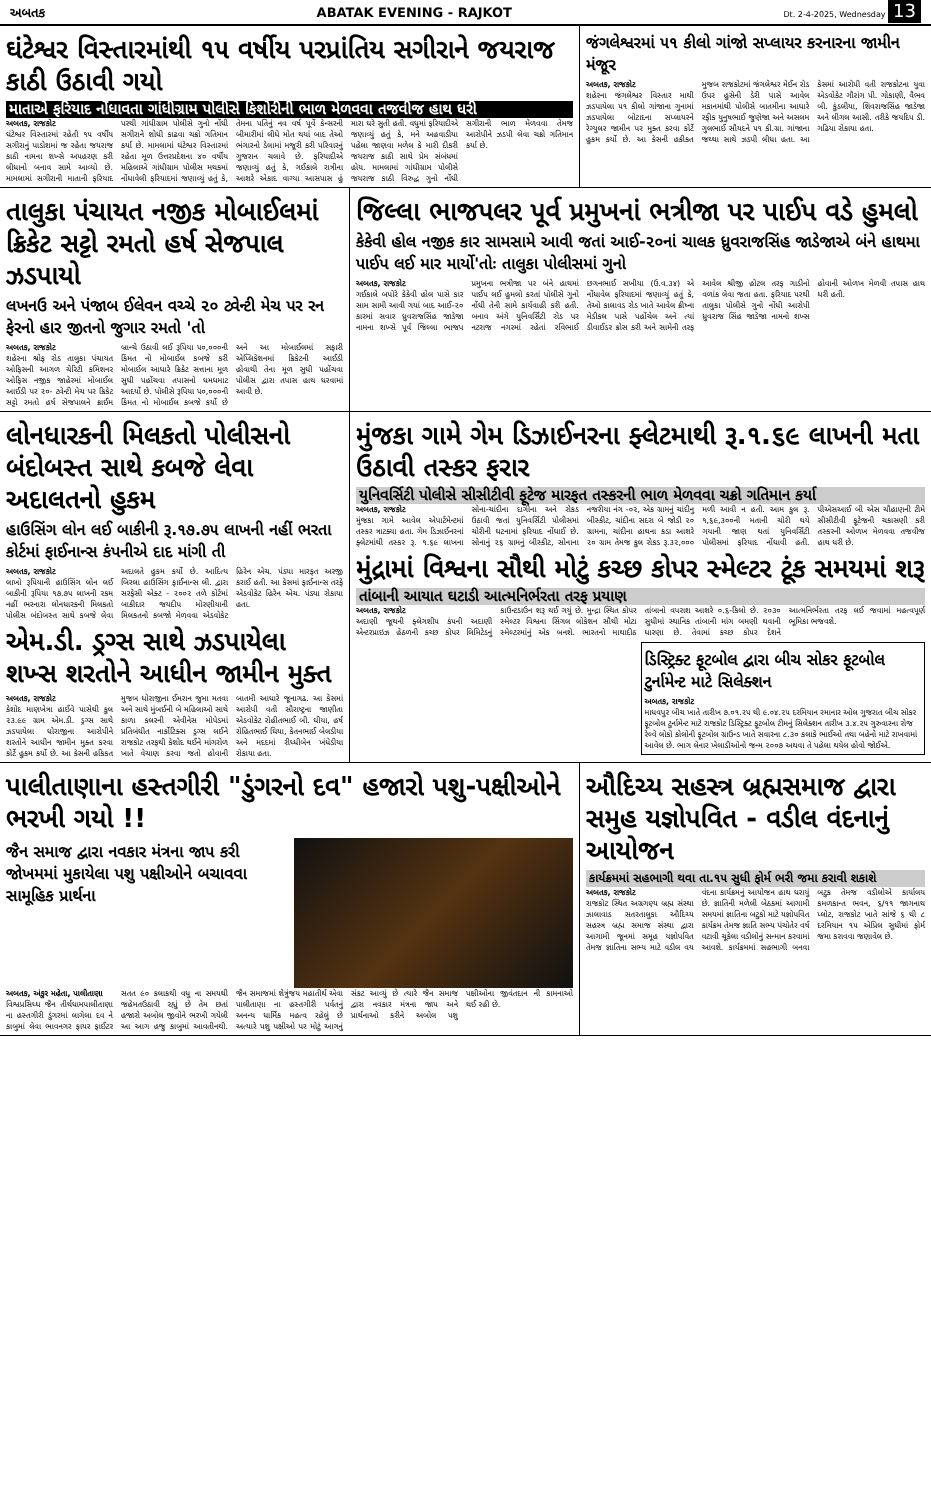અબતક ABATAK EVENING - RAJKOT Dt. 2-4-2025, Wednesday 13
ઘંટેશ્વર વિસ્તારમાંથી ૧૫ વર્ષીય પરપ્રાંતિય સગીરાને જયરાજ કાઠી ઉઠાવી ગયો
માતાએ ફરિયાદ નોંધાવતા ગાંધીગ્રામ પોલીસે કિશોરીની ભાળ મેળવવા તજવીજ હાથ ધરી
અબતક, રાજકોટ
ઘંટેશ્વર વિસ્તારમાં રહેતી ૧૫ વર્ષીય સગીરાનું પાડોશમાં જ રહેતા જયરાજ કાઠી નામના શખ્સે અપહરણ કરી લીધાનો બનાવ સામે આવ્યો છે. મામલામાં સગીરાની માતાની ફરિયાદ પરથી ગાંધીગ્રામ પોલીસે ગુનો નોંધી સગીરાને શોધી કાઢવા ચક્રો ગતિમાન કર્યા છે. મામલામાં ઘંટેશ્વર વિસ્તારમાં રહેતા મૂળ ઉત્તરપ્રદેશના ૪૦ વર્ષીય મહિલાએ ગાંધીગ્રામ પોલીસ મથકમાં નોંધાવેલી ફરિયાદમાં જણાવ્યું હતું કે, તેમના પતિનું નવ વર્ષ પૂર્વે કેન્સરની બીમારીમાં લીધે મોત થયાં બાદ તેઓ ભંગારનો ડેલામાં મજૂરી કરી પરિવારનું ગુજરાન ચલાવે છે. ફરિયાદીએ જણાવ્યું હતું કે, ગઈકાલે રાત્રીના આશરે એકાદ વાગ્યા આસપાસ હું મારા ઘરે સુતી હતી. વધુમાં ફરિયાદીએ જણાવ્યું હતું કે, મને અહવાડીયા પહેલા જાણવા મળેલ કે મારી દીકરી જયરાજ કાઠી સાથે પ્રેમ સંબંધમાં હોય. મામલામાં ગાંધીગ્રામ પોલીસે જયરાજ કાઠી વિરુદ્ધ ગુનો નોંધી સગીરાની ભાળ મેળવવા તેમજ આરોપીને ઝડપી લેવા ચક્રો ગતિમાન કર્યા છે.
જંગલેશ્વરમાં ૫૧ કીલો ગાંજો સપ્લાયર કરનારના જામીન મંજૂર
અબતક, રાજકોટ
શહેરના જંગલેશ્વર વિસ્તાર માથી ઝડપાયેલા ૫૧ કીલો ગાંજાના ગુનામાં ઝડપાયેલા બોટાદના સપ્લાયરને રેગ્યુલર જામીન પર મુક્ત કરવા કોર્ટે હુકમ કર્યો છે. આ કેસની હકીકત મુજબ રાજકોટમાં જંગલેશ્વર મેઈન રોડ ઉપર હુસેની ડેરી પાસે આવેલ મકાનમાંથી પોલીસે બાતમીના આધારે રફીક યુનુષભાઈ જુણેજા અને અસલમ ગુલભાઈ સૌયદને ૫૧ કી.ગ્રા. ગાંજાના જથ્થા સાથે ઝડપી લીધા હતા. આ કેસમાં આરોપી વતી રાજકોટના યુવા એડવોકેટ ગૌરાંગ પી. ગોકાણી, વૈભવ બી. કુંડલીયા, શિવરાજસિંહ જાડેજા અને લીગલ આસી. તરીકે જયદિપ ડી. ગઢિયા રોકાયા હતા.
તાલુકા પંચાયત નજીક મોબાઈલમાં ક્રિકેટ સટ્ટો રમતો હર્ષ સેજપાલ ઝડપાયો
લખનઉ અને પંજાબ ઈલેવન વચ્ચે ૨૦ ટ્વેન્ટી મેચ પર રન ફેરનો હાર જીતનો જુગાર રમતો 'તો
અબતક, રાજકોટ
શહેરના શ્રોફ રોડ તાલુકા પંચાયત ઓફિસની આગળ ચેરિટી કમિશનર ઓફિસ નજીક જાહેરમાં મોબાઈલ આઈડી પર ૨૦- ટ્વેન્ટી મેચ પર ક્રિકેટ સટ્ટો રમતો હર્ષ સેજપાલને ક્રાઈમ બ્રાન્ચે ઉઠાવી લઈ રૂપિયા ૫૦,૦૦૦ની કિંમત નો મોબાઈલ કબજે કરી મોબાઈલ આધારે ક્રિકેટ સત્તાના મૂળ સુધી પહોંચવા તપાસનો ધમધમાટ આદર્યો છે. પોલીસે રૂપિયા ૫૦,૦૦૦ની કિંમત નો મોબાઈલ કબજે કર્યો છે અને આ મોબાઈલમાં સફારી એપ્લિકેશનમાં ક્રિકેટની આઈડી હોવાથી તેના મૂળ સુધી પહોંચવા પોલીસ દ્વારા તપાસ હાથ ધરવામાં આવી છે.
જિલ્લા ભાજપલર પૂર્વ પ્રમુખનાં ભત્રીજા પર પાઈપ વડે હુમલો
કેકેવી હોલ નજીક કાર સામસામે આવી જતાં આઈ-૨૦નાં ચાલક ધ્રુવરાજસિંહ જાડેજાએ બંને હાથમા પાઈપ લઈ માર માર્યો'તોઃ તાલુકા પોલીસમાં ગુનો
અબતક, રાજકોટ
ગઈકાલે બપોરે કેકેવી હોલ પાસે કાર સામ સામી આવી ગયાં બાદ આઈ-૨૦ કારમાં સવાર ધ્રુવરાજસિંહ જાડેજા નામના શખ્સે પૂર્વ જિલ્લા ભાજપ પ્રમુખના ભત્રીજા પર બંને હાથમાં પાઈપ લઈ હુમલો કરતાં પોલીસે ગુનો નોંધી તેની સામે કાર્યવાહી કરી હતી. બનાવ અંગે યુનિવર્સિટી રોડ પર નટરાજ નગરમાં રહેતાં રવિભાઈ છગનભાઈ સખીયા (ઉ.વ.૩૪) એ નોંધાવેલ ફરિયાદમાં જણાવ્યું હતું કે, તેઓ કાલાવડ રોડ ખાતે આવેલ ક્રીષ્ના મેડીકલ પાસે પહોંચેલ અને ત્યાં ડીવાઈડર ક્રોસ કરી અને સામેની તરફ આવેલ શ્રીજી હોટલ તરફ ગાડીનો વળાંક લેવા જતા હતા. ફરિયાદ પરથી તાલુકા પોલીસે ગુનો નોંધી આરોપી ધ્રુવરાજ સિંહ જાડેજા નામનો શખ્સ હોવાની ઓળખ મેળવી તપાસ હાથ ધરી હતી.
લોનધારકની મિલકતો પોલીસનો બંદોબસ્ત સાથે કબજે લેવા અદાલતનો હુકમ
હાઉસિંગ લોન લઈ બાકીની રૂ.૧૭.૭૫ લાખની નહીં ભરતા કોર્ટમાં ફાઈનાન્સ કંપનીએ દાદ માંગી તી
અબતક, રાજકોટ
લાખો રૂપિયાની હાઉસિંગ લોન લઈ બાકીની રૂપિયા ૧૭.૭૫ લાખની રકમ નહીં ભરનારા લોનધારકની મિલકતો પોલીસ બંદોબસ્ત સાથે કબજે લેવા અદાલતે હુકમ કર્યો છે. આદિત્ય બિરલા હાઉસિંગ ફાઈનાન્સ લી. દ્વારા સરફેસી એક્ટ - ૨૦૦૨ તળે કોર્ટમાં બાકીદાર જયદીપ મોરણીયાની મિલકતનો કબજો મેળવવા એડવોકેટ હિરેન એચ. પંડ્યા મારફત અરજી કરાઈ હતી. આ કેસમાં ફાઈનાન્સ તરફે એડવોકેટ હિરેન એચ. પંડ્યા રોકાયા હતા.
એમ.ડી. ડ્રગ્સ સાથે ઝડપાયેલા શખ્સ શરતોને આધીન જામીન મુક્ત
અબતક, રાજકોટ
કેશોદ માણખેત્રા હાઈવે પાસેથી કુલ ૨૩.૯૯ ગ્રામ એમ.ડી. ડ્રગ્સ સાથે ઝડપાયેલા ધોરાજીના આરોપીને શરતોને આધીન જામીન મુક્ત કરવા કોર્ટે હુકમ કર્યો છે. આ કેસની હકિકત મુજબ ધોરાજીના ઈમરાન જુમા મતવા અને સાથે મુંબઈની બે મહિલાઓ સાથે કાળા કલરની એવીનેસ મોપેડમાં પ્રતિબંધીત નાર્કોટિક્સ ડ્રગ્સ લઈને રાજકોટ તરફથી કેશોદ થઈને માંગરોળ ખાતે વેચાણ કરવા જતો હોવાની બાતમી આધારે જૂનાગઢ. આ કેસમાં આરોપી વતી સૌરાષ્ટ્રના જાણીતા એડવોકેટ રોહીતભાઈ બી. ઘીયા, હર્ષ રોહિતભાઈ ઘિયા, કેતનભાઈ બેલડીયા અને મદદમાં રીધ્ધીબેન ખંધેડીયા રોકાયા હતા.
મુંજકા ગામે ગેમ ડિઝાઈનરના ફ્લેટમાથી રૂ.૧.૬૯ લાખની મતા ઉઠાવી તસ્કર ફરાર
યુનિવર્સિટી પોલીસે સીસીટીવી ફૂટેજ મારફત તસ્કરની ભાળ મેળવવા ચક્રો ગતિમાન કર્યા
અબતક, રાજકોટ
મુંજકા ગામે આવેલ એપાર્ટમેન્ટમાં તસ્કર ત્રાટક્યા હતા. ગેમ ડિઝાઈનરનાં ફ્લેટમાંથી તસ્કર રૂ. ૧.૬૯ લાખના સોના-ચાંદીના દાગીના અને રોકડ ઉઠાવી જતાં યુનિવર્સિટી પોલીસમાં ચોરીની ઘટનામાં ફરિયાદ નોંધાઈ છે. સોનાનું ૨૬ ગ્રામનું બીસ્કીટ, સોનાના નજરીયા નંગ -૦૨, એક ગ્રામનું ચાંદીનુ બીસ્કીટ, ચાંદીના સદરા બે જોડી ૨૦ ગ્રામના, ચાંદીના હાથના કડા આશરે ૨૦ ગ્રામ તેમજ કુલ રોકડ રૂ.૩૨,૦૦૦ મળી આવી ન હતી. આમ કુલ રૂ. ૧,૬૯,૩૦૦ની મતાની ચોરી થયે ગયાની જાણ થતાં યુનિવર્સિટી પોલીસમાં ફરિયાદ નોંધાવી હતી. પીએસઆઈ બી એસ ચૌહાણની ટીમે સીસીટીવી ફૂટેજની ચકાસણી કરી તસ્કરની ઓળખ મેળવવા તજવીજ હાથ ધરી છે.
મુંદ્રામાં વિશ્વના સૌથી મોટું કચ્છ કોપર સ્મેલ્ટર ટૂંક સમયમાં શરૂ
તાંબાની આયાત ઘટાડી આત્મનિર્ભરતા તરફ પ્રયાણ
અબતક, રાજકોટ
અદાણી જૂથની ફ્લેગશીપ કંપની અદાણી એન્ટરપ્રાઇઝ હેઠળની કચ્છ કોપર લિમિટેડનું કાઉન્ટડાઉન શરૂ થઈ ગયું છે. મુન્દ્રા સ્થિત કોપર સ્મેલ્ટર વિશ્વના સિંગલ લોકેશન સૌથી મોટા સ્મેલ્ટરમાંનું એક બનશે. ભારતનો માથાદીઠ તાંબાનો વપરાશ આશરે ૦.૬-કિલો છે. ૨૦૩૦ સુધીમાં સ્થાનિક તાંબાની માંગ બમણી થવાની ધારણા છે. તેવામાં કચ્છ કોપર દેશને આત્મનિર્ભરતા તરફ લઈ જવામાં મહત્વપૂર્ણ ભૂમિકા ભજવશે.
ડિસ્ટ્રિક્ટ ફૂટબોલ દ્વારા બીચ સોકર ફૂટબોલ ટુર્નામેન્ટ માટે સિલેક્શન
અબતક, રાજકોટ
માધવપુર બીચ ખાતે તારીખ ૭.૦૧.૨૫ થી ૯.૦૪.૨૫ દરમિયાન રમાનાર ઓલ ગુજરાત બીચ સોકર ફૂટબોલ ટુર્નામેન્ટ માટે રાજકોટ ડિસ્ટ્રિક્ટ ફૂટબોલ ટીમનું સિલેક્શન તારીખ ૩.૪.૨૫ ગુરુવારના રોજ રેલ્વે લોકો કોલોની ફૂટબોલ ગ્રાઉન્ડ ખાતે સવારના ૮.૩૦ કલાકે ભાઈઓ તથા બહેનો માટે રાખવામાં આવેલ છે. ભાગ લેનાર ખેલાડીઓનો જન્મ ૨૦૦૭ અથવા તે પહેલા થયેલ હોવો જોઈએ.
પાલીતાણાના હસ્તગીરી "ડુંગરનો દવ" હજારો પશુ-પક્ષીઓને ભરખી ગયો !!
જૈન સમાજ દ્વારા નવકાર મંત્રના જાપ કરી જોખમમાં મુકાયેલા પશુ પક્ષીઓને બચાવવા સામૂહિક પ્રાર્થના
અબતક, અંકુર મહેતા, પાલીતાણા
વિશ્વપ્રસિધ્ધ જૈન તીર્થધામપાલીતાણા ના હસ્તગીરી ડુંગરમાં લાગેલા દવ ને કાબુમાં લેવા ભાવનગર ફાયર ફાઈટર સતત ૯૦ કલાકથી વધુ ના સમયથી જહેમતઉઠાવી રહ્યું છે તેમ છતાં હજારો અબોલ જીવોને ભરખી ગયેલી આ આગ હજુ કાબુમાં આવતીનથી. જૈન સમાજમાં શેત્રુંજય મહાતીર્થ એવા પાલીતાણા ના હસ્તગીરી પર્વતનું અનન્ય ધાર્મિક મહત્વ રહેલું છે અત્યારે પશુ પક્ષીઓ પર મોટું આગનું સંકટ આવ્યું છે ત્યારે જૈન સમાજ દ્વારા નવકાર મંત્રના જાપ અને પ્રાર્થનાઓ કરીને અબોલ પશુ પક્ષીઓના જીવંતદાન ની કામનાઓ થઈ રહી છે.
ઔદિચ્ય સહસ્ત્ર બ્રહ્મસમાજ દ્વારા સમુહ યજ્ઞોપવિત - વડીલ વંદનાનું આયોજન
કાર્યક્રમમાં સહભાગી થવા તા.૧૫ સુધી ફોર્મ ભરી જમા કરાવી શકાશે
અબતક, રાજકોટ
રાજકોટ સ્થિત અગ્રગણ્ય બ્રહ્મ સંસ્થા ઝાલાવાડ સતરતાલુકા ઔદિચ્ય સહસ્ત્ર બ્રહ્મ સમાજ સંસ્થા દ્વારા આગામી જૂનમાં સમૂહ યજ્ઞોપવિત તેમજ જ્ઞાતિના સભ્ય માટે વડીલ વય વંદના કાર્યક્રમનું આયોજન હાથ ધરાયું છે. જ્ઞાતિની મળેલી બેઠકમાં આગામી સમયમાં જ્ઞાતિના બટુકો માટે યજ્ઞોપવિત કાર્યક્રમ તેમજ જ્ઞાતિ સભ્ય પંચોતેર વર્ષ વટાવી ચૂકેલા વડીલોનું સન્માન કરવામાં આવશે. કાર્યક્રમમાં સહભાગી બનવા બટુક તેમજ વડીલોએ કાર્યાલય કમળકાન્ત ભવન, ૬/૧૧ જાગનાથ પ્લોટ, રાજકોટ ખાતે સાંજે ૬ થી ૮ દરમિયાન ૧૫ એપ્રિલ સુધીમાં ફોર્મ જમા કરાવવા જણાવેલ છે.